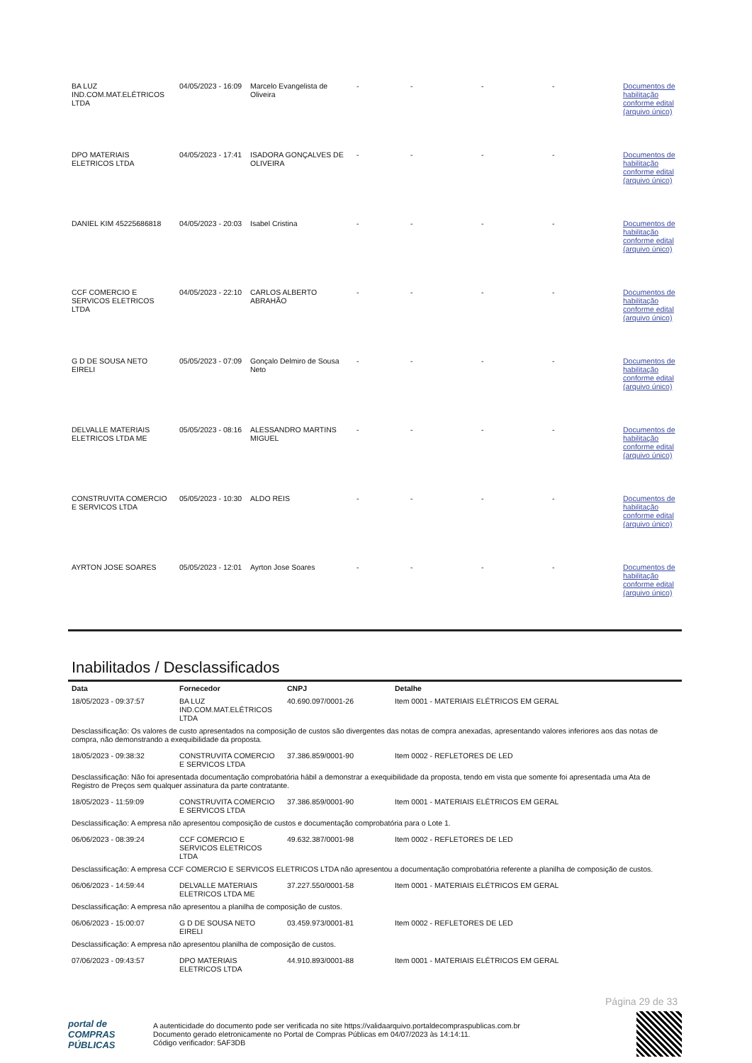| BA LUZ IND.COM.MAT.ELÉTRICOS LTDA | 04/05/2023 - 16:09 | Marcelo Evangelista de Oliveira | - | - | - | - | Documentos de habilitação conforme edital (arquivo único) |
| DPO MATERIAIS ELETRICOS LTDA | 04/05/2023 - 17:41 | ISADORA GONÇALVES DE OLIVEIRA | - | - | - | - | Documentos de habilitação conforme edital (arquivo único) |
| DANIEL KIM 45225686818 | 04/05/2023 - 20:03 | Isabel Cristina | - | - | - | - | Documentos de habilitação conforme edital (arquivo único) |
| CCF COMERCIO E SERVICOS ELETRICOS LTDA | 04/05/2023 - 22:10 | CARLOS ALBERTO ABRAHÃO | - | - | - | - | Documentos de habilitação conforme edital (arquivo único) |
| G D DE SOUSA NETO EIRELI | 05/05/2023 - 07:09 | Gonçalo Delmiro de Sousa Neto | - | - | - | - | Documentos de habilitação conforme edital (arquivo único) |
| DELVALLE MATERIAIS ELETRICOS LTDA ME | 05/05/2023 - 08:16 | ALESSANDRO MARTINS MIGUEL | - | - | - | - | Documentos de habilitação conforme edital (arquivo único) |
| CONSTRUVITA COMERCIO E SERVICOS LTDA | 05/05/2023 - 10:30 | ALDO REIS | - | - | - | - | Documentos de habilitação conforme edital (arquivo único) |
| AYRTON JOSE SOARES | 05/05/2023 - 12:01 | Ayrton Jose Soares | - | - | - | - | Documentos de habilitação conforme edital (arquivo único) |
Inabilitados / Desclassificados
| Data | Fornecedor | CNPJ | Detalhe |
| --- | --- | --- | --- |
| 18/05/2023 - 09:37:57 | BA LUZ IND.COM.MAT.ELÉTRICOS LTDA | 40.690.097/0001-26 | Item 0001 - MATERIAIS ELÉTRICOS EM GERAL |
| Desclassificação: Os valores de custo apresentados na composição de custos são divergentes das notas de compra anexadas, apresentando valores inferiores aos das notas de compra, não demonstrando a exequibilidade da proposta. | | | |
| 18/05/2023 - 09:38:32 | CONSTRUVITA COMERCIO E SERVICOS LTDA | 37.386.859/0001-90 | Item 0002 - REFLETORES DE LED |
| Desclassificação: Não foi apresentada documentação comprobatória hábil a demonstrar a exequibilidade da proposta, tendo em vista que somente foi apresentada uma Ata de Registro de Preços sem qualquer assinatura da parte contratante. | | | |
| 18/05/2023 - 11:59:09 | CONSTRUVITA COMERCIO E SERVICOS LTDA | 37.386.859/0001-90 | Item 0001 - MATERIAIS ELÉTRICOS EM GERAL |
| Desclassificação: A empresa não apresentou composição de custos e documentação comprobatória para o Lote 1. | | | |
| 06/06/2023 - 08:39:24 | CCF COMERCIO E SERVICOS ELETRICOS LTDA | 49.632.387/0001-98 | Item 0002 - REFLETORES DE LED |
| Desclassificação: A empresa CCF COMERCIO E SERVICOS ELETRICOS LTDA não apresentou a documentação comprobatória referente a planilha de composição de custos. | | | |
| 06/06/2023 - 14:59:44 | DELVALLE MATERIAIS ELETRICOS LTDA ME | 37.227.550/0001-58 | Item 0001 - MATERIAIS ELÉTRICOS EM GERAL |
| Desclassificação: A empresa não apresentou a planilha de composição de custos. | | | |
| 06/06/2023 - 15:00:07 | G D DE SOUSA NETO EIRELI | 03.459.973/0001-81 | Item 0002 - REFLETORES DE LED |
| Desclassificação: A empresa não apresentou planilha de composição de custos. | | | |
| 07/06/2023 - 09:43:57 | DPO MATERIAIS ELETRICOS LTDA | 44.910.893/0001-88 | Item 0001 - MATERIAIS ELÉTRICOS EM GERAL |
Página 29 de 33
portal de
COMPRAS
PÚBLICAS
A autenticidade do documento pode ser verificada no site https://validaarquivo.portaldecompraspublicas.com.br
Documento gerado eletronicamente no Portal de Compras Públicas em 04/07/2023 às 14:14:11.
Código verificador: 5AF3DB